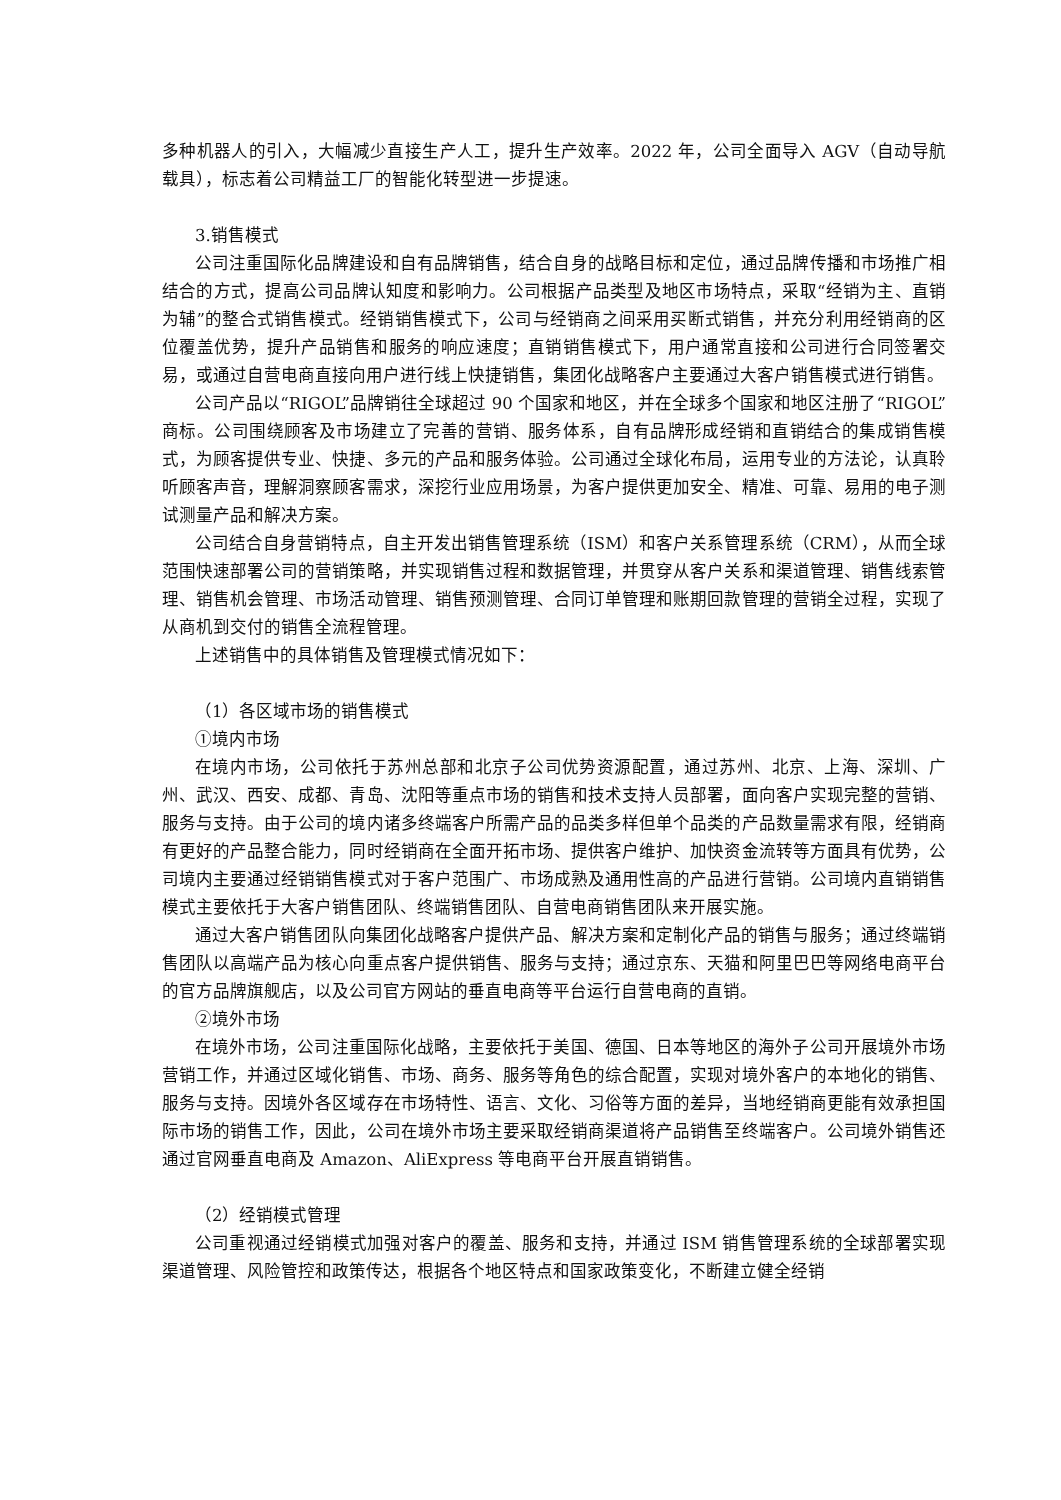多种机器人的引入，大幅减少直接生产人工，提升生产效率。2022 年，公司全面导入 AGV（自动导航载具），标志着公司精益工厂的智能化转型进一步提速。
3.销售模式
公司注重国际化品牌建设和自有品牌销售，结合自身的战略目标和定位，通过品牌传播和市场推广相结合的方式，提高公司品牌认知度和影响力。公司根据产品类型及地区市场特点，采取“经销为主、直销为辅”的整合式销售模式。经销销售模式下，公司与经销商之间采用买断式销售，并充分利用经销商的区位覆盖优势，提升产品销售和服务的响应速度；直销销售模式下，用户通常直接和公司进行合同签署交易，或通过自营电商直接向用户进行线上快捷销售，集团化战略客户主要通过大客户销售模式进行销售。
公司产品以“RIGOL”品牌销往全球超过 90 个国家和地区，并在全球多个国家和地区注册了“RIGOL”商标。公司围绕顾客及市场建立了完善的营销、服务体系，自有品牌形成经销和直销结合的集成销售模式，为顾客提供专业、快捷、多元的产品和服务体验。公司通过全球化布局，运用专业的方法论，认真聆听顾客声音，理解洞察顾客需求，深挖行业应用场景，为客户提供更加安全、精准、可靠、易用的电子测试测量产品和解决方案。
公司结合自身营销特点，自主开发出销售管理系统（ISM）和客户关系管理系统（CRM），从而全球范围快速部署公司的营销策略，并实现销售过程和数据管理，并贯穿从客户关系和渠道管理、销售线索管理、销售机会管理、市场活动管理、销售预测管理、合同订单管理和账期回款管理的营销全过程，实现了从商机到交付的销售全流程管理。
上述销售中的具体销售及管理模式情况如下：
（1）各区域市场的销售模式
①境内市场
在境内市场，公司依托于苏州总部和北京子公司优势资源配置，通过苏州、北京、上海、深圳、广州、武汉、西安、成都、青岛、沈阳等重点市场的销售和技术支持人员部署，面向客户实现完整的营销、服务与支持。由于公司的境内诸多终端客户所需产品的品类多样但单个品类的产品数量需求有限，经销商有更好的产品整合能力，同时经销商在全面开拓市场、提供客户维护、加快资金流转等方面具有优势，公司境内主要通过经销销售模式对于客户范围广、市场成熟及通用性高的产品进行营销。公司境内直销销售模式主要依托于大客户销售团队、终端销售团队、自营电商销售团队来开展实施。
通过大客户销售团队向集团化战略客户提供产品、解决方案和定制化产品的销售与服务；通过终端销售团队以高端产品为核心向重点客户提供销售、服务与支持；通过京东、天猫和阿里巴巴等网络电商平台的官方品牌旗舰店，以及公司官方网站的垂直电商等平台运行自营电商的直销。
②境外市场
在境外市场，公司注重国际化战略，主要依托于美国、德国、日本等地区的海外子公司开展境外市场营销工作，并通过区域化销售、市场、商务、服务等角色的综合配置，实现对境外客户的本地化的销售、服务与支持。因境外各区域存在市场特性、语言、文化、习俗等方面的差异，当地经销商更能有效承担国际市场的销售工作，因此，公司在境外市场主要采取经销商渠道将产品销售至终端客户。公司境外销售还通过官网垂直电商及 Amazon、AliExpress 等电商平台开展直销销售。
（2）经销模式管理
公司重视通过经销模式加强对客户的覆盖、服务和支持，并通过 ISM 销售管理系统的全球部署实现渠道管理、风险管控和政策传达，根据各个地区特点和国家政策变化，不断建立健全经销